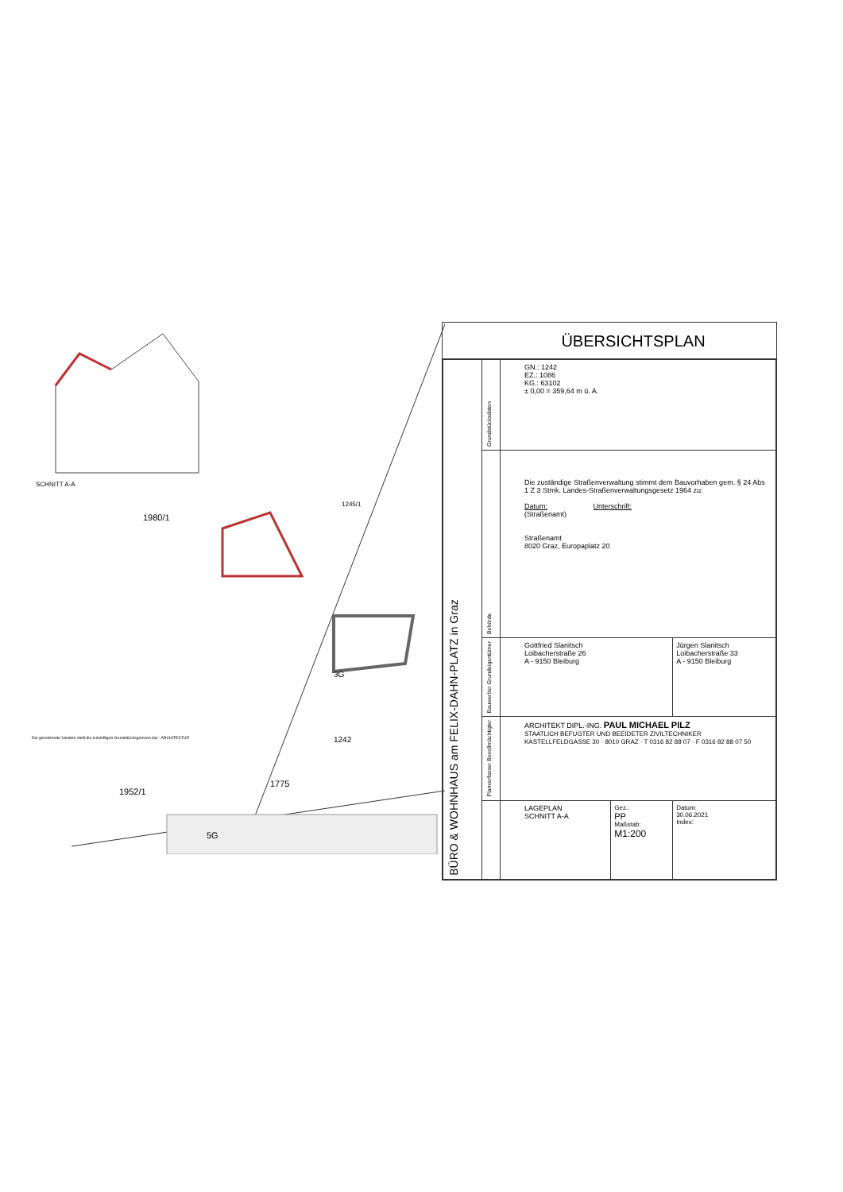SCHNITT A-A
1980/1
1245/1
3G
1242
1775
1952/1
5G
Die gezeichnete Variante stellt die zukünftigen Grundstücksgrenzen dar · ARCHITEKTUR
ÜBERSICHTSPLAN
| BÜRO & WOHNHAUS am FELIX-DAHN-PLATZ in Graz | Grundstücksdaten | GN.: 1242 EZ.: 1086 KG.: 63102 ± 0,00 = 359,64 m ü. A. | | |
| | Behörde | Die zuständige Straßenverwaltung stimmt dem Bauvorhaben gem. § 24 Abs 1 Z 3 Stmk. Landes-Straßenverwaltungsgesetz 1964 zu: Datum: Unterschrift: (Straßenamt) Straßenamt 8020 Graz, Europaplatz 20 | | |
| | Bauwerber Grundeigentümer | Gottfried Slanitsch Loibacherstraße 26 A - 9150 Bleiburg | | Jürgen Slanitsch Loibacherstraße 33 A - 9150 Bleiburg |
| | Planverfasser Bevollmächtigter | ARCHITEKT DIPL.-ING. PAUL MICHAEL PILZ STAATLICH BEFUGTER UND BEEIDETER ZIVILTECHNIKER KASTELLFELDGASSE 30 · 8010 GRAZ · T 0316 82 88 07 · F 0316 82 88 07 50 | | |
| | | LAGEPLAN SCHNITT A-A | Gez.: PP Maßstab: M1:200 | Datum: 30.06.2021 Index: |